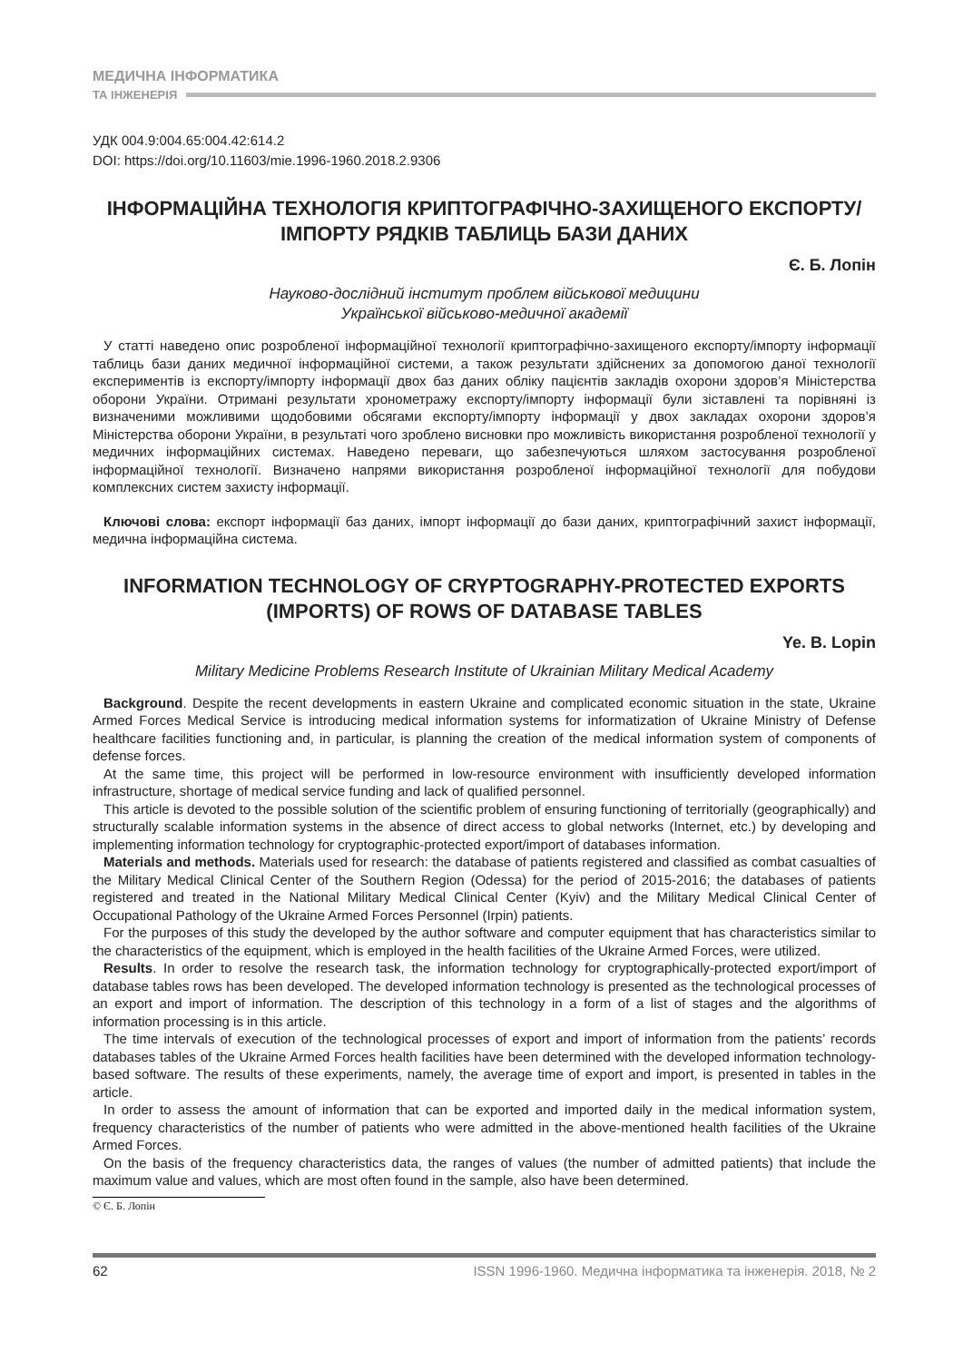МЕДИЧНА ІНФОРМАТИКА
ТА ІНЖЕНЕРІЯ
УДК 004.9:004.65:004.42:614.2
DOI: https://doi.org/10.11603/mie.1996-1960.2018.2.9306
ІНФОРМАЦІЙНА ТЕХНОЛОГІЯ КРИПТОГРАФІЧНО-ЗАХИЩЕНОГО ЕКСПОРТУ/ІМПОРТУ РЯДКІВ ТАБЛИЦЬ БАЗИ ДАНИХ
Є. Б. Лопін
Науково-дослідний інститут проблем військової медицини
Української військово-медичної академії
У статті наведено опис розробленої інформаційної технології криптографічно-захищеного експорту/імпорту інформації таблиць бази даних медичної інформаційної системи, а також результати здійснених за допомогою даної технології експериментів із експорту/імпорту інформації двох баз даних обліку пацієнтів закладів охорони здоров’я Міністерства оборони України. Отримані результати хронометражу експорту/імпорту інформації були зіставлені та порівняні із визначеними можливими щодобовими обсягами експорту/імпорту інформації у двох закладах охорони здоров’я Міністерства оборони України, в результаті чого зроблено висновки про можливість використання розробленої технології у медичних інформаційних системах. Наведено переваги, що забезпечуються шляхом застосування розробленої інформаційної технології. Визначено напрями використання розробленої інформаційної технології для побудови комплексних систем захисту інформації.
Ключові слова: експорт інформації баз даних, імпорт інформації до бази даних, криптографічний захист інформації, медична інформаційна система.
INFORMATION TECHNOLOGY OF CRYPTOGRAPHY-PROTECTED EXPORTS (IMPORTS) OF ROWS OF DATABASE TABLES
Ye. B. Lopin
Military Medicine Problems Research Institute of Ukrainian Military Medical Academy
Background. Despite the recent developments in eastern Ukraine and complicated economic situation in the state, Ukraine Armed Forces Medical Service is introducing medical information systems for informatization of Ukraine Ministry of Defense healthcare facilities functioning and, in particular, is planning the creation of the medical information system of components of defense forces.
At the same time, this project will be performed in low-resource environment with insufficiently developed information infrastructure, shortage of medical service funding and lack of qualified personnel.
This article is devoted to the possible solution of the scientific problem of ensuring functioning of territorially (geographically) and structurally scalable information systems in the absence of direct access to global networks (Internet, etc.) by developing and implementing information technology for cryptographic-protected export/import of databases information.
Materials and methods. Materials used for research: the database of patients registered and classified as combat casualties of the Military Medical Clinical Center of the Southern Region (Odessa) for the period of 2015-2016; the databases of patients registered and treated in the National Military Medical Clinical Center (Kyiv) and the Military Medical Clinical Center of Occupational Pathology of the Ukraine Armed Forces Personnel (Irpin) patients.
For the purposes of this study the developed by the author software and computer equipment that has characteristics similar to the characteristics of the equipment, which is employed in the health facilities of the Ukraine Armed Forces, were utilized.
Results. In order to resolve the research task, the information technology for cryptographically-protected export/import of database tables rows has been developed. The developed information technology is presented as the technological processes of an export and import of information. The description of this technology in a form of a list of stages and the algorithms of information processing is in this article.
The time intervals of execution of the technological processes of export and import of information from the patients’ records databases tables of the Ukraine Armed Forces health facilities have been determined with the developed information technology-based software. The results of these experiments, namely, the average time of export and import, is presented in tables in the article.
In order to assess the amount of information that can be exported and imported daily in the medical information system, frequency characteristics of the number of patients who were admitted in the above-mentioned health facilities of the Ukraine Armed Forces.
On the basis of the frequency characteristics data, the ranges of values (the number of admitted patients) that include the maximum value and values, which are most often found in the sample, also have been determined.
© Є. Б. Лопін
62 ISSN 1996-1960. Медична інформатика та інженерія. 2018, № 2